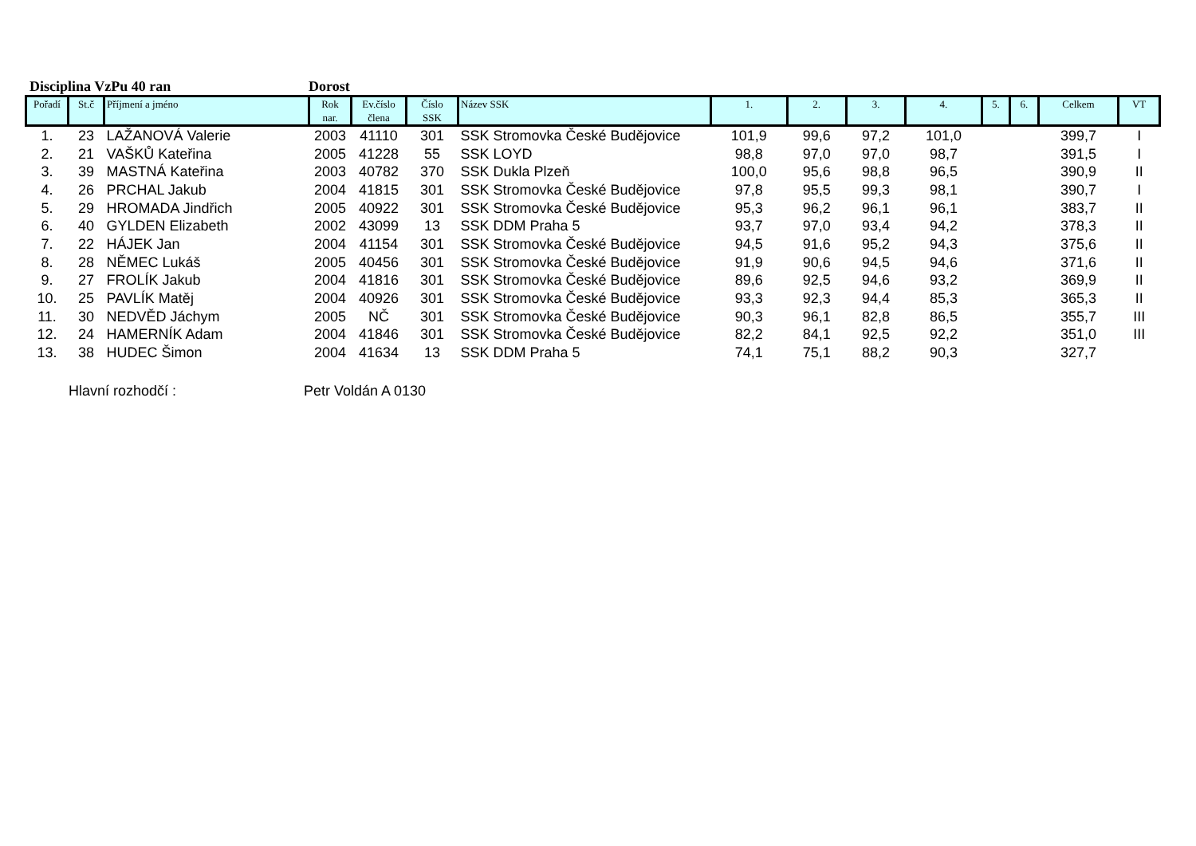Disciplina VzPu 40 ran Dorost
| Pořadí | St.č | Příjmení a jméno | Rok nar. | Ev.číslo člena | Číslo SSK | Název SSK | 1. | 2. | 3. | 4. | 5. | 6. | Celkem | VT |
| --- | --- | --- | --- | --- | --- | --- | --- | --- | --- | --- | --- | --- | --- | --- |
| 1. | 23 | LAŽANOVÁ Valerie | 2003 | 41110 | 301 | SSK Stromovka České Budějovice | 101,9 | 99,6 | 97,2 | 101,0 | | | 399,7 | I |
| 2. | 21 | VAŠKŮ Kateřina | 2005 | 41228 | 55 | SSK LOYD | 98,8 | 97,0 | 97,0 | 98,7 | | | 391,5 | I |
| 3. | 39 | MASTNÁ Kateřina | 2003 | 40782 | 370 | SSK Dukla Plzeň | 100,0 | 95,6 | 98,8 | 96,5 | | | 390,9 | II |
| 4. | 26 | PRCHAL Jakub | 2004 | 41815 | 301 | SSK Stromovka České Budějovice | 97,8 | 95,5 | 99,3 | 98,1 | | | 390,7 | I |
| 5. | 29 | HROMADA Jindřich | 2005 | 40922 | 301 | SSK Stromovka České Budějovice | 95,3 | 96,2 | 96,1 | 96,1 | | | 383,7 | II |
| 6. | 40 | GYLDEN Elizabeth | 2002 | 43099 | 13 | SSK DDM Praha 5 | 93,7 | 97,0 | 93,4 | 94,2 | | | 378,3 | II |
| 7. | 22 | HÁJEK Jan | 2004 | 41154 | 301 | SSK Stromovka České Budějovice | 94,5 | 91,6 | 95,2 | 94,3 | | | 375,6 | II |
| 8. | 28 | NĚMEC Lukáš | 2005 | 40456 | 301 | SSK Stromovka České Budějovice | 91,9 | 90,6 | 94,5 | 94,6 | | | 371,6 | II |
| 9. | 27 | FROLÍK Jakub | 2004 | 41816 | 301 | SSK Stromovka České Budějovice | 89,6 | 92,5 | 94,6 | 93,2 | | | 369,9 | II |
| 10. | 25 | PAVLÍK Matěj | 2004 | 40926 | 301 | SSK Stromovka České Budějovice | 93,3 | 92,3 | 94,4 | 85,3 | | | 365,3 | II |
| 11. | 30 | NEDVĚD Jáchym | 2005 | NČ | 301 | SSK Stromovka České Budějovice | 90,3 | 96,1 | 82,8 | 86,5 | | | 355,7 | III |
| 12. | 24 | HAMERNÍK Adam | 2004 | 41846 | 301 | SSK Stromovka České Budějovice | 82,2 | 84,1 | 92,5 | 92,2 | | | 351,0 | III |
| 13. | 38 | HUDEC Šimon | 2004 | 41634 | 13 | SSK DDM Praha 5 | 74,1 | 75,1 | 88,2 | 90,3 | | | 327,7 | |
Hlavní rozhodčí : Petr Voldán A 0130